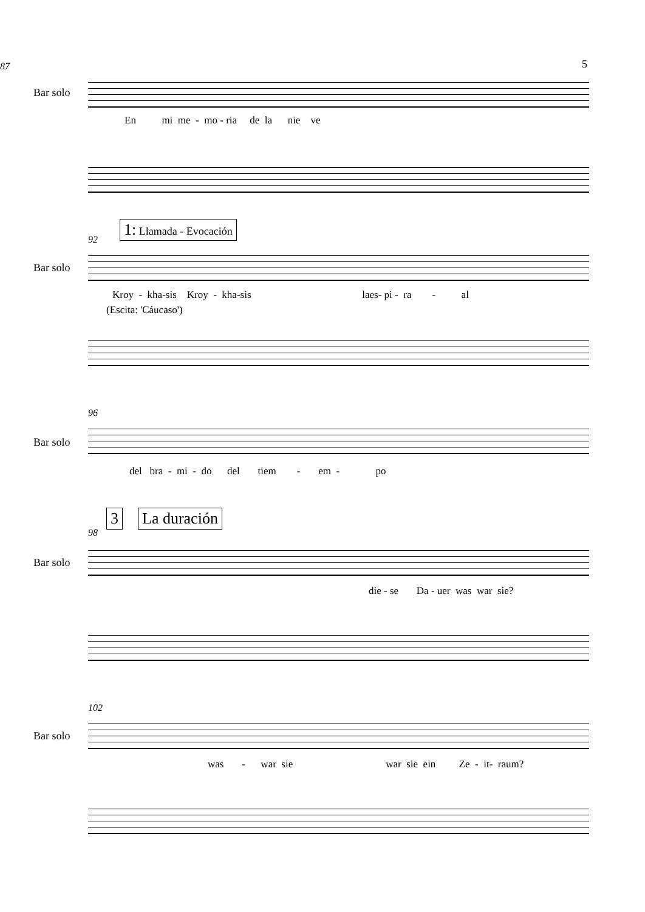5
87
Bar solo
En mi me - mo - ria de la nie ve
1: Llamada - Evocación
92
Bar solo
Kroy - kha-sis Kroy - kha-sis laes- pi - ra - al
(Escita: 'Cáucaso')
96
Bar solo
del bra - mi - do del tiem - em - po
3 La duración
98
Bar solo
die - se Da - uer was war sie?
102
Bar solo
was - war sie war sie ein Ze - it- raum?